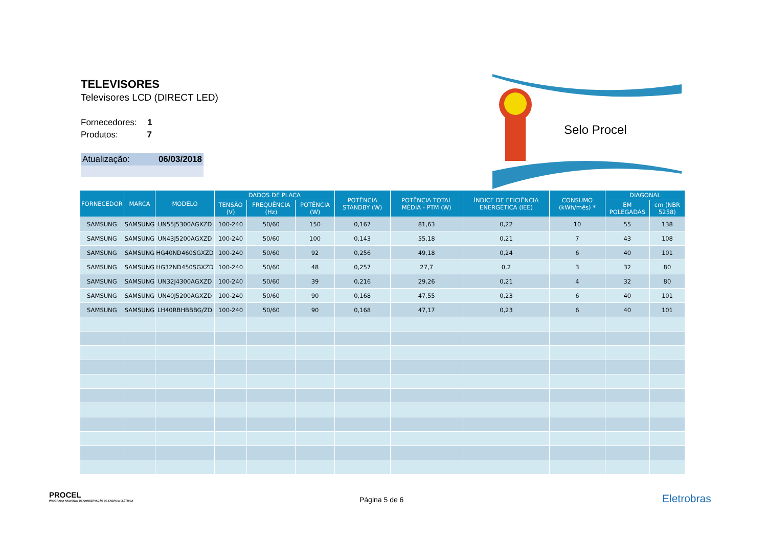TELEVISORES
Televisores LCD (DIRECT LED)
Fornecedores: 1
Produtos: 7
Atualização: 06/03/2018
Selo Procel
| FORNECEDOR | MARCA | MODELO | DADOS DE PLACA | | | POTÊNCIA STANDBY (W) | POTÊNCIA TOTAL MÉDIA - PTM (W) | ÍNDICE DE EFICIÊNCIA ENERGÉTICA (IEE) | CONSUMO (kWh/mês) * | DIAGONAL | |
| --- | --- | --- | --- | --- | --- | --- | --- | --- | --- | --- | --- |
| | | | TENSÃO (V) | FREQUÊNCIA (Hz) | POTÊNCIA (W) | | | | | EM POLEGADAS | cm (NBR 5258) |
| SAMSUNG | SAMSUNG | UN55J5300AGXZD | 100-240 | 50/60 | 150 | 0,167 | 81,63 | 0,22 | 10 | 55 | 138 |
| SAMSUNG | SAMSUNG | UN43J5200AGXZD | 100-240 | 50/60 | 100 | 0,143 | 55,18 | 0,21 | 7 | 43 | 108 |
| SAMSUNG | SAMSUNG | HG40ND460SGXZD | 100-240 | 50/60 | 92 | 0,256 | 49,18 | 0,24 | 6 | 40 | 101 |
| SAMSUNG | SAMSUNG | HG32ND450SGXZD | 100-240 | 50/60 | 48 | 0,257 | 27,7 | 0,2 | 3 | 32 | 80 |
| SAMSUNG | SAMSUNG | UN32J4300AGXZD | 100-240 | 50/60 | 39 | 0,216 | 29,26 | 0,21 | 4 | 32 | 80 |
| SAMSUNG | SAMSUNG | UN40J5200AGXZD | 100-240 | 50/60 | 90 | 0,168 | 47,55 | 0,23 | 6 | 40 | 101 |
| SAMSUNG | SAMSUNG | LH40RBHBBBG/ZD | 100-240 | 50/60 | 90 | 0,168 | 47,17 | 0,23 | 6 | 40 | 101 |
PROCEL
PROGRAMA NACIONAL DE CONSERVAÇÃO DE ENERGIA ELÉTRICA
Página 5 de 6
Eletrobras